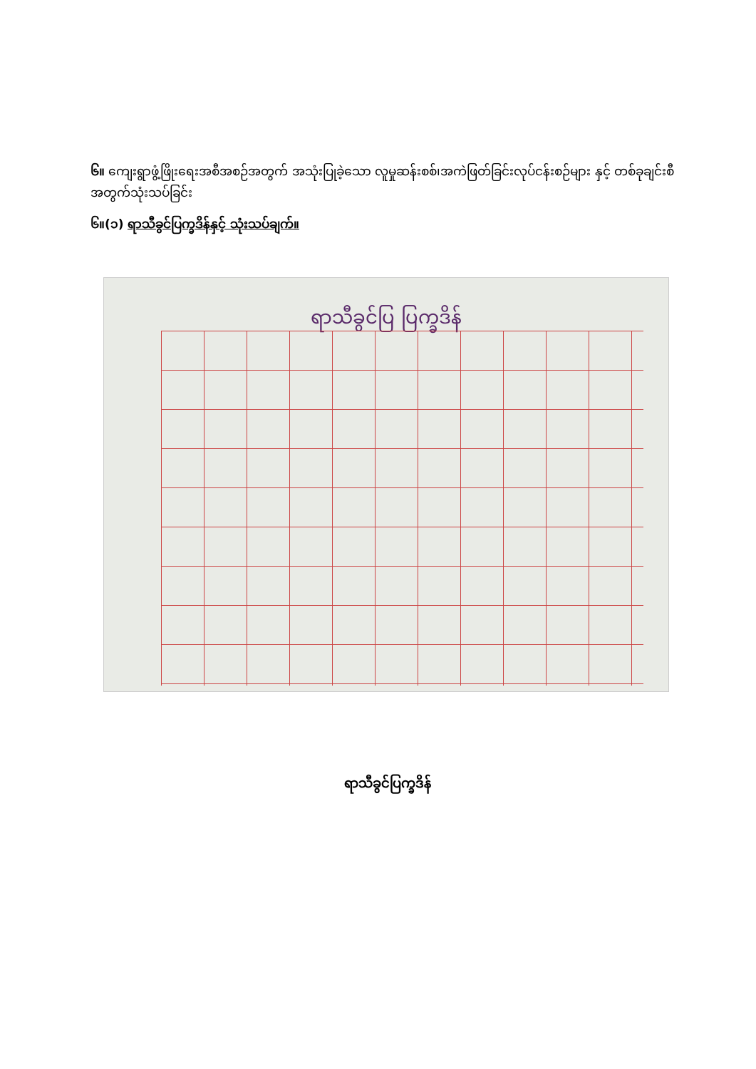၆။ ကျေးရွာဖွံ့ဖြိုးရေးအစီအစဉ်အတွက် အသုံးပြုခဲ့သော လူမှုဆန်းစစ်၊အကဲဖြတ်ခြင်းလုပ်ငန်းစဉ်များ နှင့် တစ်ခုချင်းစီအတွက်သုံးသပ်ခြင်း
၆။(၁) ရာသီခွင်ပြက္ခဒိန်နှင့် သုံးသပ်ချက်။
ရာသီခွင်ပြ ပြက္ခဒိန်
ရာသီခွင်ပြက္ခဒိန်